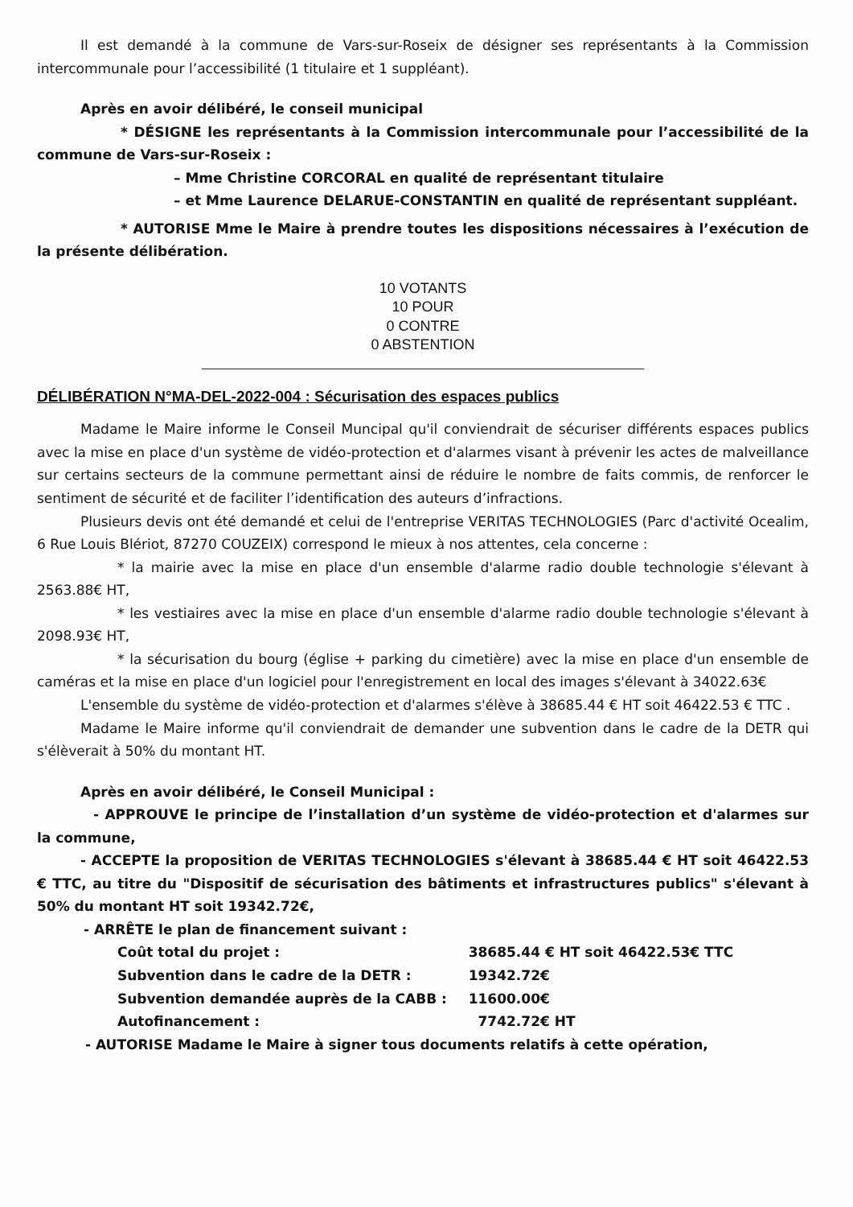Il est demandé à la commune de Vars-sur-Roseix de désigner ses représentants à la Commission intercommunale pour l’accessibilité (1 titulaire et 1 suppléant).
Après en avoir délibéré, le conseil municipal
* DÉSIGNE les représentants à la Commission intercommunale pour l’accessibilité de la commune de Vars-sur-Roseix :
– Mme Christine CORCORAL en qualité de représentant titulaire
– et Mme Laurence DELARUE-CONSTANTIN en qualité de représentant suppléant.
* AUTORISE Mme le Maire à prendre toutes les dispositions nécessaires à l’exécution de la présente délibération.
10 VOTANTS
10 POUR
0 CONTRE
0 ABSTENTION
DÉLIBÉRATION N°MA-DEL-2022-004 : Sécurisation des espaces publics
Madame le Maire informe le Conseil Muncipal qu'il conviendrait de sécuriser différents espaces publics avec la mise en place d'un système de vidéo-protection et d'alarmes visant à prévenir les actes de malveillance sur certains secteurs de la commune permettant ainsi de réduire le nombre de faits commis, de renforcer le sentiment de sécurité et de faciliter l’identification des auteurs d’infractions.
Plusieurs devis ont été demandé et celui de l'entreprise VERITAS TECHNOLOGIES (Parc d'activité Ocealim, 6 Rue Louis Blériot, 87270 COUZEIX) correspond le mieux à nos attentes, cela concerne :
* la mairie avec la mise en place d'un ensemble d'alarme radio double technologie s'élevant à 2563.88€ HT,
* les vestiaires avec la mise en place d'un ensemble d'alarme radio double technologie s'élevant à 2098.93€ HT,
* la sécurisation du bourg (église + parking du cimetière) avec la mise en place d'un ensemble de caméras et la mise en place d'un logiciel pour l'enregistrement en local des images s'élevant à 34022.63€
L'ensemble du système de vidéo-protection et d'alarmes s'élève à 38685.44 € HT soit 46422.53 € TTC .
Madame le Maire informe qu'il conviendrait de demander une subvention dans le cadre de la DETR qui s'élèverait à 50% du montant HT.
Après en avoir délibéré, le Conseil Municipal :
- APPROUVE le principe de l’installation d’un système de vidéo-protection et d'alarmes sur la commune,
- ACCEPTE la proposition de VERITAS TECHNOLOGIES s'élevant à 38685.44 € HT soit 46422.53 € TTC, au titre du "Dispositif de sécurisation des bâtiments et infrastructures publics" s'élevant à 50% du montant HT soit 19342.72€,
- ARRÊTE le plan de financement suivant :
| Coût total du projet : | 38685.44 € HT soit 46422.53€ TTC |
| Subvention dans le cadre de la DETR : | 19342.72€ |
| Subvention demandée auprès de la CABB : | 11600.00€ |
| Autofinancement : | 7742.72€ HT |
- AUTORISE Madame le Maire à signer tous documents relatifs à cette opération,